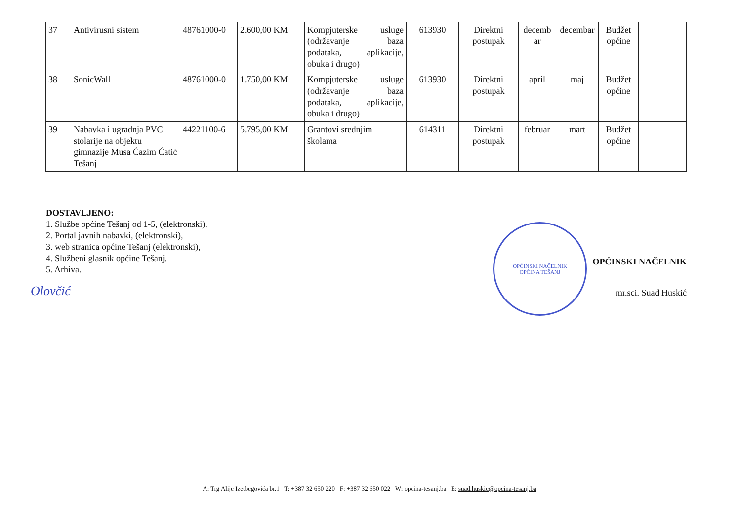| 37 | Antivirusni sistem | 48761000-0 | 2.600,00 KM | Kompjuterske usluge (održavanje baza podataka, aplikacije, obuka i drugo) | 613930 | Direktni postupak | decemb ar | decembar | Budžet općine | |
| 38 | SonicWall | 48761000-0 | 1.750,00 KM | Kompjuterske usluge (održavanje baza podataka, aplikacije, obuka i drugo) | 613930 | Direktni postupak | april | maj | Budžet općine | |
| 39 | Nabavka i ugradnja PVC stolarije na objektu gimnazije Musa Ćazim Ćatić Tešanj | 44221100-6 | 5.795,00 KM | Grantovi srednjim školama | 614311 | Direktni postupak | februar | mart | Budžet općine | |
DOSTAVLJENO:
1. Službe općine Tešanj od 1-5, (elektronski),
2. Portal javnih nabavki, (elektronski),
3. web stranica općine Tešanj (elektronski),
4. Službeni glasnik općine Tešanj,
5. Arhiva.
Olovčić
OPĆINSKI NAČELNIK
OPĆINA TEŠANJ
OPĆINSKI NAČELNIK
mr.sci. Suad Huskić
A: Trg Alije Izetbegovića br.1 T: +387 32 650 220 F: +387 32 650 022 W: opcina-tesanj.ba E: suad.huskic@opcina-tesanj.ba